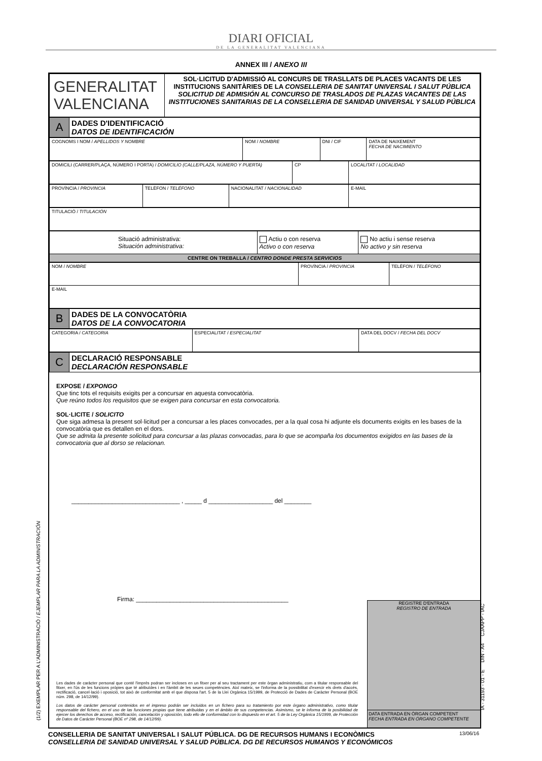DIARI OFICIAL
DE LA GENERALITAT VALENCIANA
ANNEX III / ANEXO III
| GENERALITAT VALENCIANA | SOL·LICITUD D'ADMISSIÓ AL CONCURS DE TRASLLATS DE PLACES VACANTS DE LES INSTITUCIONS SANITÀRIES DE LA CONSELLERIA DE SANITAT UNIVERSAL I SALUT PÚBLICA SOLICITUD DE ADMISIÓN AL CONCURSO DE TRASLADOS DE PLAZAS VACANTES DE LAS INSTITUCIONES SANITARIAS DE LA CONSELLERIA DE SANIDAD UNIVERSAL Y SALUD PÚBLICA |
| A | DADES D'IDENTIFICACIÓ DATOS DE IDENTIFICACIÓN |
| COGNOMS I NOM / APELLIDOS Y NOMBRE | NOM / NOMBRE | DNI / CIF | DATA DE NAIXEMENT FECHA DE NACIMIENTO |
| DOMICILI (CARRER/PLAÇA, NÚMERO I PORTA) / DOMICILIO (CALLE/PLAZA, NÚMERO Y PUERTA) | CP | LOCALITAT / LOCALIDAD |
| PROVÍNCIA / PROVINCIA | TELÈFON / TELÉFONO | NACIONALITAT / NACIONALIDAD | E-MAIL |
| TITULACIÓ / TITULACIÓN |
| Situació administrativa: Situación administrativa: | Actiu o con reserva Activo o con reserva | No actiu i sense reserva No activo y sin reserva |
| CENTRE ON TREBALLA / CENTRO DONDE PRESTA SERVICIOS | | |
| NOM / NOMBRE | PROVÍNCIA / PROVINCIA | TELÈFON / TELÉFONO |
| E-MAIL | | |
| B | DADES DE LA CONVOCATÒRIA DATOS DE LA CONVOCATORIA |
| CATEGORIA / CATEGORIA | ESPECIALITAT / ESPECIALITAT | DATA DEL DOCV / FECHA DEL DOCV |
| C | DECLARACIÓ RESPONSABLE DECLARACIÓN RESPONSABLE |
EXPOSE / EXPONGO
Que tinc tots el requisits exigits per a concursar en aquesta convocatòria.
Que reúno todos los requisitos que se exigen para concursar en esta convocatoria.
SOL·LICITE / SOLICITO
Que siga admesa la present sol·licitud per a concursar a les places convocades, per a la qual cosa hi adjunte els documents exigits en les bases de la convocatòria que es detallen en el dors.
Que se admita la presente solicitud para concursar a las plazas convocadas, para lo que se acompaña los documentos exigidos en las bases de la convocatoria que al dorso se relacionan.
________________________________ , _____ d ___________________ del ________
Firma: _____________________________________________
Les dades de caràcter personal que conté l'imprés podran ser incloses en un fitxer per al seu tractament per este òrgan administratiu, com a titular responsable del fitxer, en l'ús de les funcions pròpies que té atribuïdes i en l'àmbit de les seues competències. Així mateix, se l'informa de la possibilitat d'exercir els drets d'accés, rectificació, cancel·lació i oposició, tot això de conformitat amb el que disposa l'art. 5 de la Llei Orgànica 15/1999, de Protecció de Dades de Caràcter Personal (BOE núm. 298, de 14/12/99).
Los datos de carácter personal contenidos en el impreso podrán ser incluidos en un fichero para su tratamiento por este órgano administrativo, como titular responsable del fichero, en el uso de las funciones propias que tiene atribuidas y en el ámbito de sus competencias. Asimismo, se le informa de la posibilidad de ejercer los derechos de acceso, rectificación, cancelación y oposición, todo ello de conformidad con lo dispuesto en el art. 5 de la Ley Orgánica 15/1999, de Protección de Datos de Carácter Personal (BOE nº 298, de 14/12/99).
REGISTRE D'ENTRADA
REGISTRO DE ENTRADA
DATA ENTRADA EN ÒRGAN COMPETENT
FECHA ENTRADA EN ÓRGANO COMPETENTE
13/06/16 CONSELLERIA DE SANITAT UNIVERSAL I SALUT PÚBLICA. DG DE RECURSOS HUMANS I ECONÒMICS
CONSELLERIA DE SANIDAD UNIVERSAL Y SALUD PÚBLICA. DG DE RECURSOS HUMANOS Y ECONÓMICOS
(1/2) EXEMPLAR PER A L'ADMINISTRACIÓ / EJEMPLAR PARA LA ADMINISTRACIÓN
IA - 31193 - 01 - E DIN - A4 CJAAPP - IAC